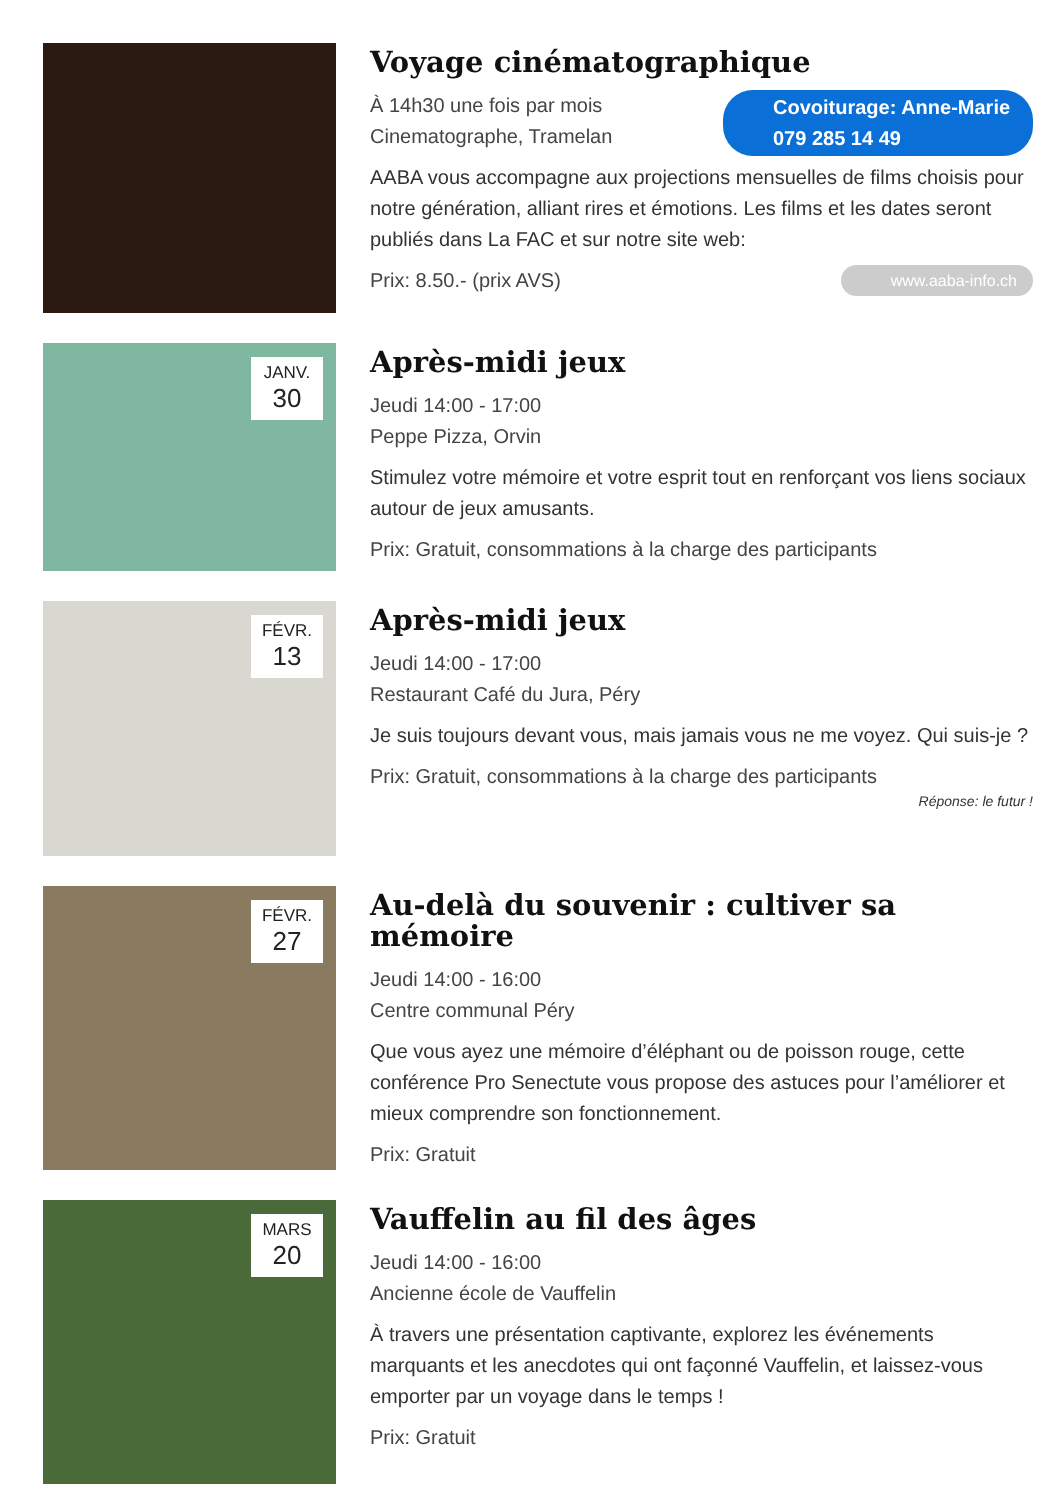Voyage cinématographique
Covoiturage: Anne-Marie 079 285 14 49
À 14h30 une fois par mois
Cinematographe, Tramelan
AABA vous accompagne aux projections mensuelles de films choisis pour notre génération, alliant rires et émotions. Les films et les dates seront publiés dans La FAC et sur notre site web:
www.aaba-info.ch Prix: 8.50.- (prix AVS)
JANV.
30
Après-midi jeux
Jeudi 14:00 - 17:00
Peppe Pizza, Orvin
Stimulez votre mémoire et votre esprit tout en renforçant vos liens sociaux autour de jeux amusants.
Prix: Gratuit, consommations à la charge des participants
FÉVR.
13
Après-midi jeux
Jeudi 14:00 - 17:00
Restaurant Café du Jura, Péry
Je suis toujours devant vous, mais jamais vous ne me voyez. Qui suis-je ?
Prix: Gratuit, consommations à la charge des participants
Réponse: le futur !
FÉVR.
27
Au-delà du souvenir : cultiver sa mémoire
Jeudi 14:00 - 16:00
Centre communal Péry
Que vous ayez une mémoire d’éléphant ou de poisson rouge, cette conférence Pro Senectute vous propose des astuces pour l’améliorer et mieux comprendre son fonctionnement.
Prix: Gratuit
MARS
20
Vauffelin au fil des âges
Jeudi 14:00 - 16:00
Ancienne école de Vauffelin
À travers une présentation captivante, explorez les événements marquants et les anecdotes qui ont façonné Vauffelin, et laissez-vous emporter par un voyage dans le temps !
Prix: Gratuit